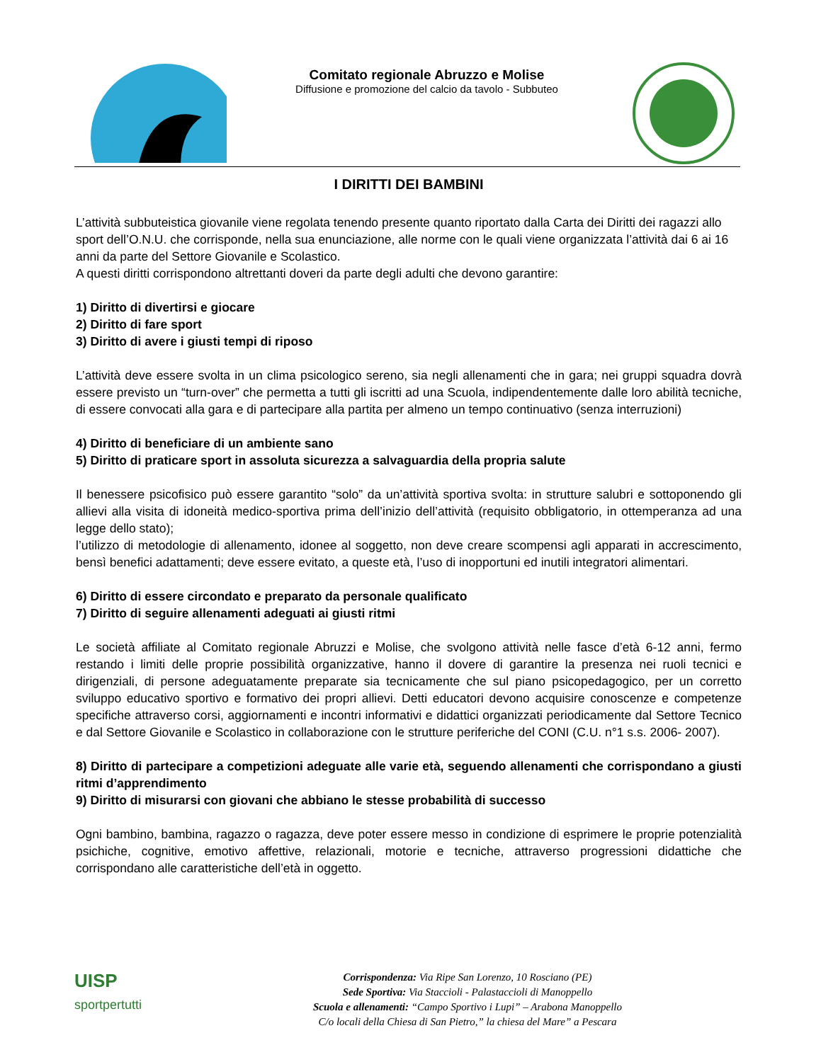Comitato regionale Abruzzo e Molise
Diffusione e promozione del calcio da tavolo - Subbuteo
I DIRITTI DEI BAMBINI
L’attività subbuteistica giovanile viene regolata tenendo presente quanto riportato dalla Carta dei Diritti dei ragazzi allo sport dell’O.N.U. che corrisponde, nella sua enunciazione, alle norme con le quali viene organizzata l’attività dai 6 ai 16 anni da parte del Settore Giovanile e Scolastico.
A questi diritti corrispondono altrettanti doveri da parte degli adulti che devono garantire:
1) Diritto di divertirsi e giocare
2) Diritto di fare sport
3) Diritto di avere i giusti tempi di riposo
L’attività deve essere svolta in un clima psicologico sereno, sia negli allenamenti che in gara; nei gruppi squadra dovrà essere previsto un “turn-over” che permetta a tutti gli iscritti ad una Scuola, indipendentemente dalle loro abilità tecniche, di essere convocati alla gara e di partecipare alla partita per almeno un tempo continuativo (senza interruzioni)
4) Diritto di beneficiare di un ambiente sano
5) Diritto di praticare sport in assoluta sicurezza a salvaguardia della propria salute
Il benessere psicofisico può essere garantito “solo” da un’attività sportiva svolta: in strutture salubri e sottoponendo gli allievi alla visita di idoneità medico-sportiva prima dell’inizio dell’attività (requisito obbligatorio, in ottemperanza ad una legge dello stato);
l’utilizzo di metodologie di allenamento, idonee al soggetto, non deve creare scompensi agli apparati in accrescimento, bensì benefici adattamenti; deve essere evitato, a queste età, l’uso di inopportuni ed inutili integratori alimentari.
6) Diritto di essere circondato e preparato da personale qualificato
7) Diritto di seguire allenamenti adeguati ai giusti ritmi
Le società affiliate al Comitato regionale Abruzzi e Molise, che svolgono attività nelle fasce d’età 6-12 anni, fermo restando i limiti delle proprie possibilità organizzative, hanno il dovere di garantire la presenza nei ruoli tecnici e dirigenziali, di persone adeguatamente preparate sia tecnicamente che sul piano psicopedagogico, per un corretto sviluppo educativo sportivo e formativo dei propri allievi. Detti educatori devono acquisire conoscenze e competenze specifiche attraverso corsi, aggiornamenti e incontri informativi e didattici organizzati periodicamente dal Settore Tecnico e dal Settore Giovanile e Scolastico in collaborazione con le strutture periferiche del CONI (C.U. n°1 s.s. 2006- 2007).
8) Diritto di partecipare a competizioni adeguate alle varie età, seguendo allenamenti che corrispondano a giusti ritmi d’apprendimento
9) Diritto di misurarsi con giovani che abbiano le stesse probabilità di successo
Ogni bambino, bambina, ragazzo o ragazza, deve poter essere messo in condizione di esprimere le proprie potenzialità psichiche, cognitive, emotivo affettive, relazionali, motorie e tecniche, attraverso progressioni didattiche che corrispondano alle caratteristiche dell’età in oggetto.
UISP
sportpertutti
Corrispondenza: Via Ripe San Lorenzo, 10 Rosciano (PE)
Sede Sportiva: Via Staccioli - Palastaccioli di Manoppello
Scuola e allenamenti: “Campo Sportivo i Lupi” – Arabona Manoppello
C/o locali della Chiesa di San Pietro,” la chiesa del Mare” a Pescara